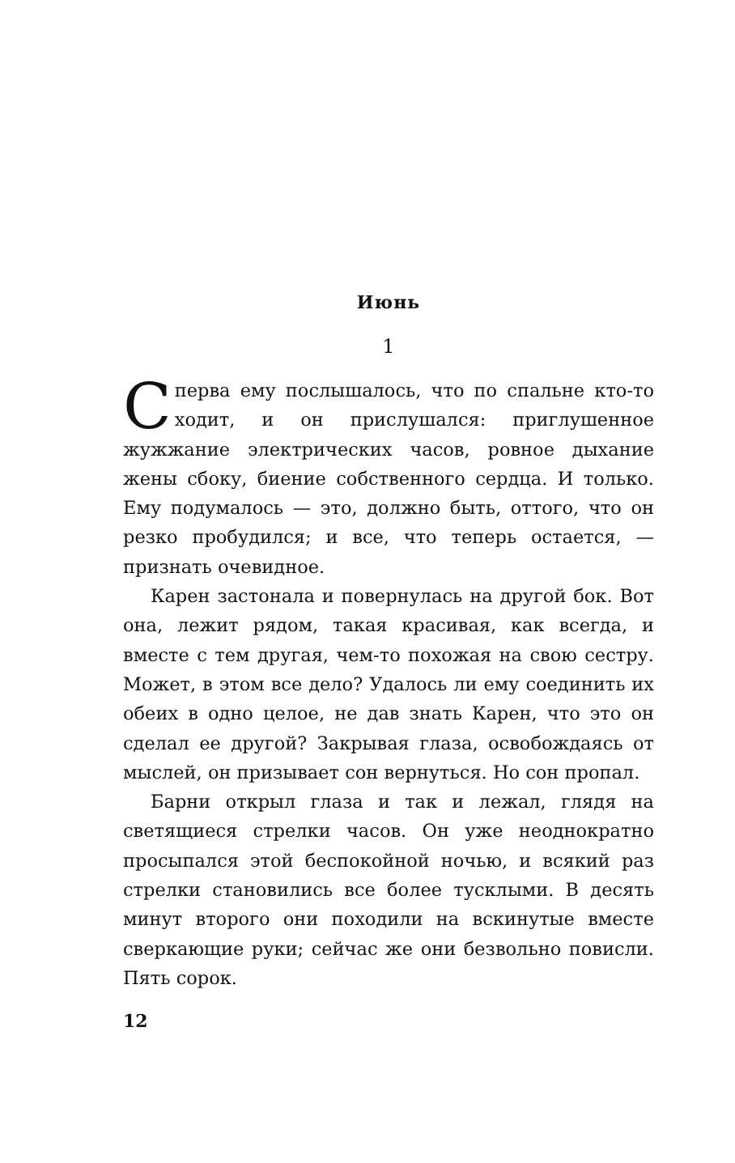Июнь
1
Сперва ему послышалось, что по спальне кто-то ходит, и он прислушался: приглушенное жужжание электрических часов, ровное дыхание жены сбоку, биение собственного сердца. И только. Ему подумалось — это, должно быть, оттого, что он резко пробудился; и все, что теперь остается, — признать очевидное.
Карен застонала и повернулась на другой бок. Вот она, лежит рядом, такая красивая, как всегда, и вместе с тем другая, чем-то похожая на свою сестру. Может, в этом все дело? Удалось ли ему соединить их обеих в одно целое, не дав знать Карен, что это он сделал ее другой? Закрывая глаза, освобождаясь от мыслей, он призывает сон вернуться. Но сон пропал.
Барни открыл глаза и так и лежал, глядя на светящиеся стрелки часов. Он уже неоднократно просыпался этой беспокойной ночью, и всякий раз стрелки становились все более тусклыми. В десять минут второго они походили на вскинутые вместе сверкающие руки; сейчас же они безвольно повисли. Пять сорок.
12